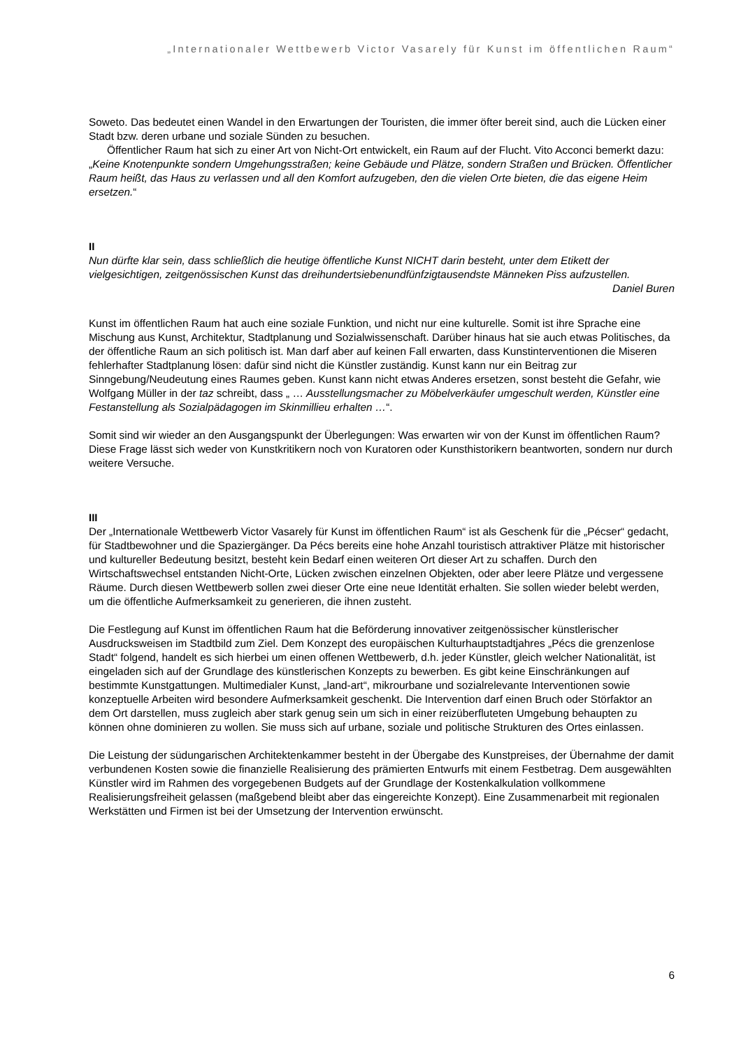„Internationaler Wettbewerb Victor Vasarely für Kunst im öffentlichen Raum“
Soweto. Das bedeutet einen Wandel in den Erwartungen der Touristen, die immer öfter bereit sind, auch die Lücken einer Stadt bzw. deren urbane und soziale Sünden zu besuchen.
Öffentlicher Raum hat sich zu einer Art von Nicht-Ort entwickelt, ein Raum auf der Flucht. Vito Acconci bemerkt dazu: „Keine Knotenpunkte sondern Umgehungsstraßen; keine Gebäude und Plätze, sondern Straßen und Brücken. Öffentlicher Raum heißt, das Haus zu verlassen und all den Komfort aufzugeben, den die vielen Orte bieten, die das eigene Heim ersetzen.“
II
Nun dürfte klar sein, dass schließlich die heutige öffentliche Kunst NICHT darin besteht, unter dem Etikett der vielgesichtigen, zeitgenössischen Kunst das dreihundertsiebenundfünfzigtausendste Männeken Piss aufzustellen.
Daniel Buren
Kunst im öffentlichen Raum hat auch eine soziale Funktion, und nicht nur eine kulturelle. Somit ist ihre Sprache eine Mischung aus Kunst, Architektur, Stadtplanung und Sozialwissenschaft. Darüber hinaus hat sie auch etwas Politisches, da der öffentliche Raum an sich politisch ist. Man darf aber auf keinen Fall erwarten, dass Kunstinterventionen die Miseren fehlerhafter Stadtplanung lösen: dafür sind nicht die Künstler zuständig. Kunst kann nur ein Beitrag zur Sinngebung/Neudeutung eines Raumes geben. Kunst kann nicht etwas Anderes ersetzen, sonst besteht die Gefahr, wie Wolfgang Müller in der taz schreibt, dass „ … Ausstellungsmacher zu Möbelverkäufer umgeschult werden, Künstler eine Festanstellung als Sozialpädagogen im Skinmillieu erhalten …“.
Somit sind wir wieder an den Ausgangspunkt der Überlegungen: Was erwarten wir von der Kunst im öffentlichen Raum?
Diese Frage lässt sich weder von Kunstkritikern noch von Kuratoren oder Kunsthistorikern beantworten, sondern nur durch weitere Versuche.
III
Der „Internationale Wettbewerb Victor Vasarely für Kunst im öffentlichen Raum“ ist als Geschenk für die „Pécser“ gedacht, für Stadtbewohner und die Spaziergänger. Da Pécs bereits eine hohe Anzahl touristisch attraktiver Plätze mit historischer und kultureller Bedeutung besitzt, besteht kein Bedarf einen weiteren Ort dieser Art zu schaffen. Durch den Wirtschaftswechsel entstanden Nicht-Orte, Lücken zwischen einzelnen Objekten, oder aber leere Plätze und vergessene Räume. Durch diesen Wettbewerb sollen zwei dieser Orte eine neue Identität erhalten. Sie sollen wieder belebt werden, um die öffentliche Aufmerksamkeit zu generieren, die ihnen zusteht.
Die Festlegung auf Kunst im öffentlichen Raum hat die Beförderung innovativer zeitgenössischer künstlerischer Ausdrucksweisen im Stadtbild zum Ziel. Dem Konzept des europäischen Kulturhauptstadtjahres „Pécs die grenzenlose Stadt“ folgend, handelt es sich hierbei um einen offenen Wettbewerb, d.h. jeder Künstler, gleich welcher Nationalität, ist eingeladen sich auf der Grundlage des künstlerischen Konzepts zu bewerben. Es gibt keine Einschränkungen auf bestimmte Kunstgattungen. Multimedialer Kunst, „land-art“, mikrourbane und sozialrelevante Interventionen sowie konzeptuelle Arbeiten wird besondere Aufmerksamkeit geschenkt. Die Intervention darf einen Bruch oder Störfaktor an dem Ort darstellen, muss zugleich aber stark genug sein um sich in einer reizüberfluteten Umgebung behaupten zu können ohne dominieren zu wollen. Sie muss sich auf urbane, soziale und politische Strukturen des Ortes einlassen.
Die Leistung der südungarischen Architektenkammer besteht in der Übergabe des Kunstpreises, der Übernahme der damit verbundenen Kosten sowie die finanzielle Realisierung des prämierten Entwurfs mit einem Festbetrag. Dem ausgewählten Künstler wird im Rahmen des vorgegebenen Budgets auf der Grundlage der Kostenkalkulation vollkommene Realisierungsfreiheit gelassen (maßgebend bleibt aber das eingereichte Konzept). Eine Zusammenarbeit mit regionalen Werkstätten und Firmen ist bei der Umsetzung der Intervention erwünscht.
6